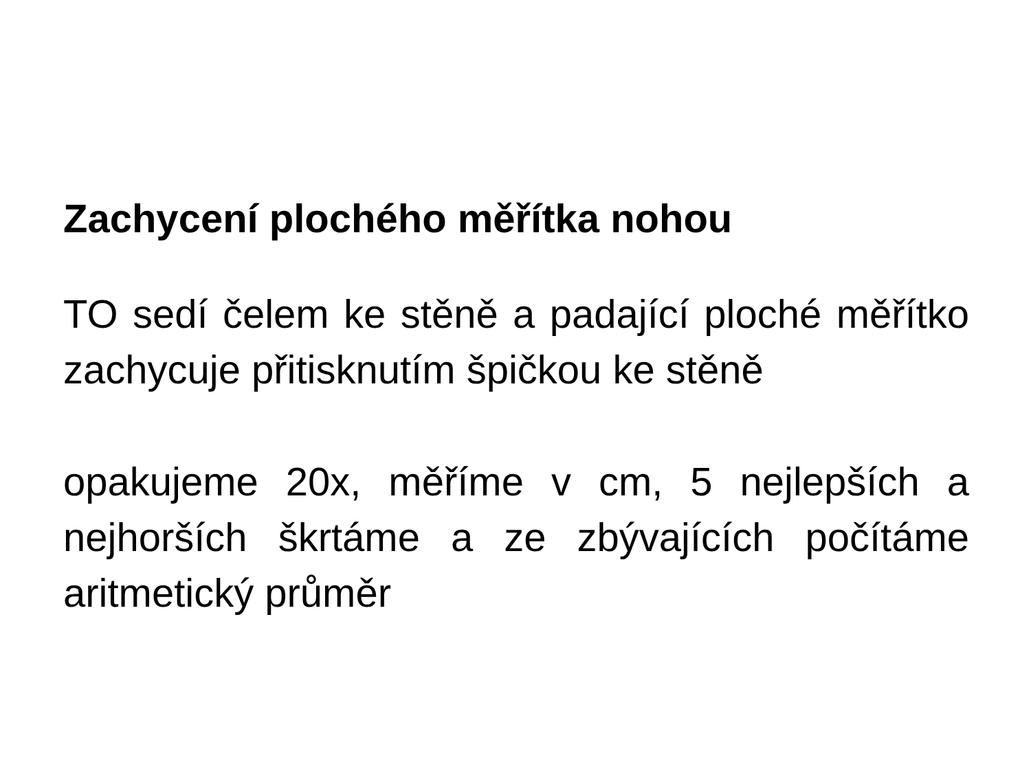Zachycení plochého měřítka nohou
TO sedí čelem ke stěně a padající ploché měřítko zachycuje přitisknutím špičkou ke stěně
opakujeme 20x, měříme v cm, 5 nejlepších a nejhorších škrtáme a ze zbývajících počítáme aritmetický průměr